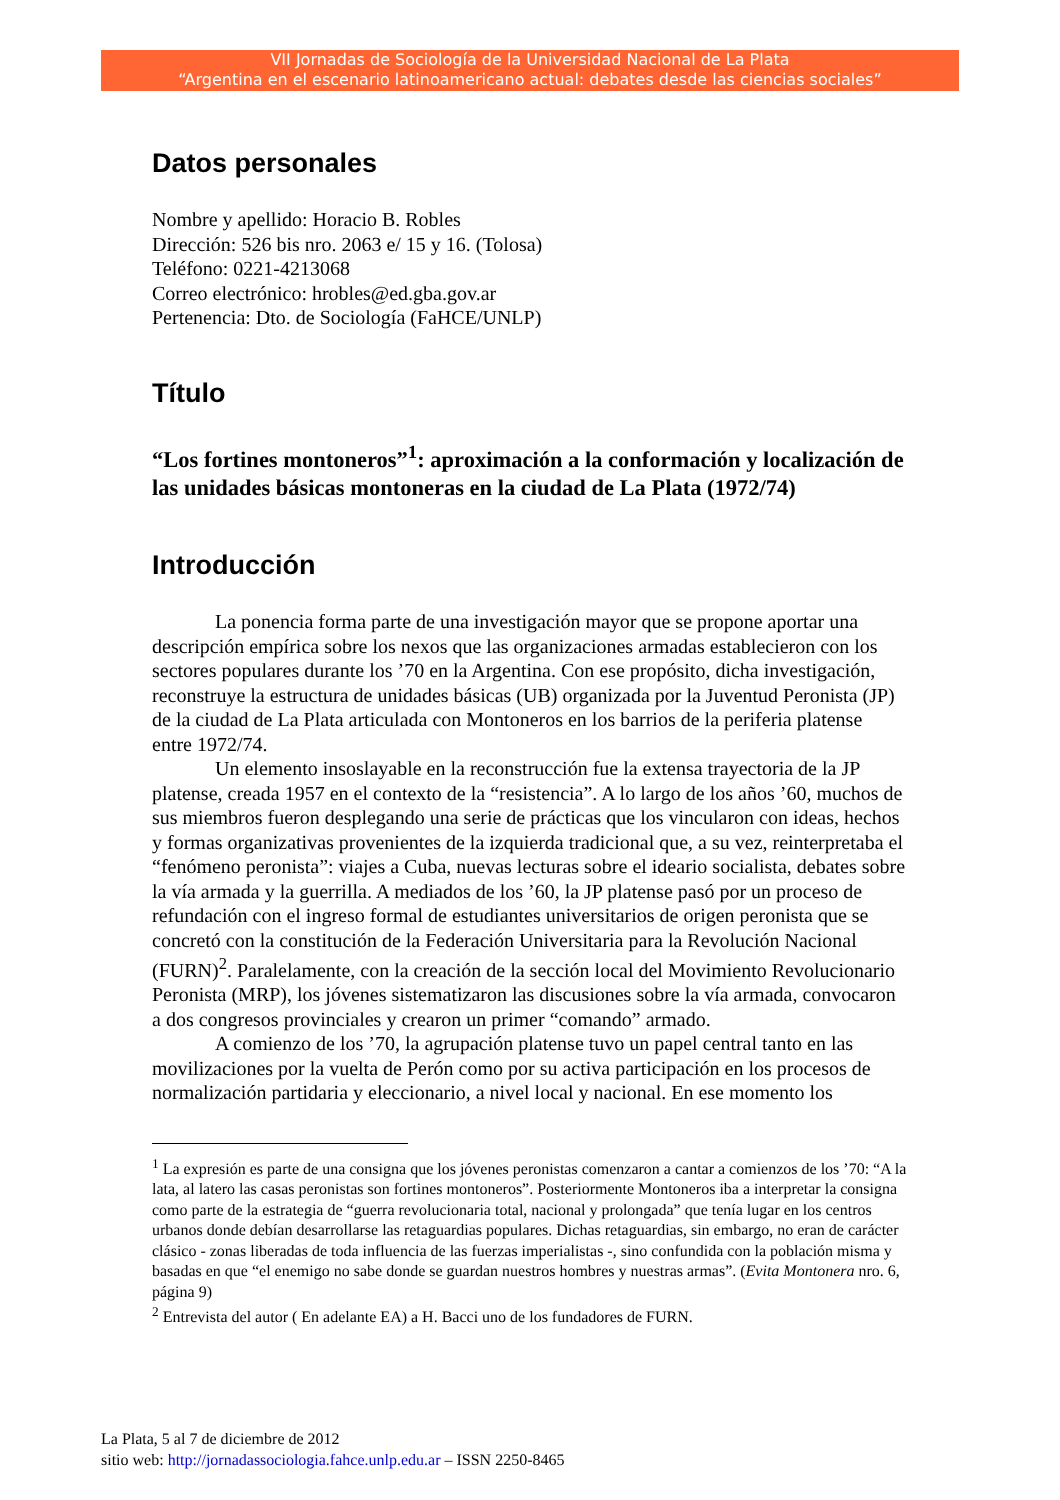VII Jornadas de Sociología de la Universidad Nacional de La Plata
“Argentina en el escenario latinoamericano actual: debates desde las ciencias sociales”
Datos personales
Nombre y apellido: Horacio B. Robles
Dirección: 526 bis nro. 2063 e/ 15 y 16. (Tolosa)
Teléfono: 0221-4213068
Correo electrónico: hrobles@ed.gba.gov.ar
Pertenencia: Dto. de Sociología (FaHCE/UNLP)
Título
“Los fortines montoneros”<sup>1</sup>: aproximación a la conformación y localización de las unidades básicas montoneras en la ciudad de La Plata (1972/74)
Introducción
La ponencia forma parte de una investigación mayor que se propone aportar una descripción empírica sobre los nexos que las organizaciones armadas establecieron con los sectores populares durante los ’70 en la Argentina. Con ese propósito, dicha investigación, reconstruye la estructura de unidades básicas (UB) organizada por la Juventud Peronista (JP) de la ciudad de La Plata articulada con Montoneros en los barrios de la periferia platense entre 1972/74.
Un elemento insoslayable en la reconstrucción fue la extensa trayectoria de la JP platense, creada 1957 en el contexto de la “resistencia”. A lo largo de los años ’60, muchos de sus miembros fueron desplegando una serie de prácticas que los vincularon con ideas, hechos y formas organizativas provenientes de la izquierda tradicional que, a su vez, reinterpretaba el “fenómeno peronista”: viajes a Cuba, nuevas lecturas sobre el ideario socialista, debates sobre la vía armada y la guerrilla. A mediados de los ’60, la JP platense pasó por un proceso de refundación con el ingreso formal de estudiantes universitarios de origen peronista que se concretó con la constitución de la Federación Universitaria para la Revolución Nacional (FURN)<sup>2</sup>. Paralelamente, con la creación de la sección local del Movimiento Revolucionario Peronista (MRP), los jóvenes sistematizaron las discusiones sobre la vía armada, convocaron a dos congresos provinciales y crearon un primer “comando” armado.
A comienzo de los ’70, la agrupación platense tuvo un papel central tanto en las movilizaciones por la vuelta de Perón como por su activa participación en los procesos de normalización partidaria y eleccionario, a nivel local y nacional. En ese momento los
<sup>1</sup> La expresión es parte de una consigna que los jóvenes peronistas comenzaron a cantar a comienzos de los ’70: “A la lata, al latero las casas peronistas son fortines montoneros”. Posteriormente Montoneros iba a interpretar la consigna como parte de la estrategia de “guerra revolucionaria total, nacional y prolongada” que tenía lugar en los centros urbanos donde debían desarrollarse las retaguardias populares. Dichas retaguardias, sin embargo, no eran de carácter clásico - zonas liberadas de toda influencia de las fuerzas imperialistas -, sino confundida con la población misma y basadas en que “el enemigo no sabe donde se guardan nuestros hombres y nuestras armas”. (Evita Montonera nro. 6, página 9)
<sup>2</sup> Entrevista del autor ( En adelante EA) a H. Bacci uno de los fundadores de FURN.
La Plata, 5 al 7 de diciembre de 2012
sitio web: http://jornadassociologia.fahce.unlp.edu.ar – ISSN 2250-8465